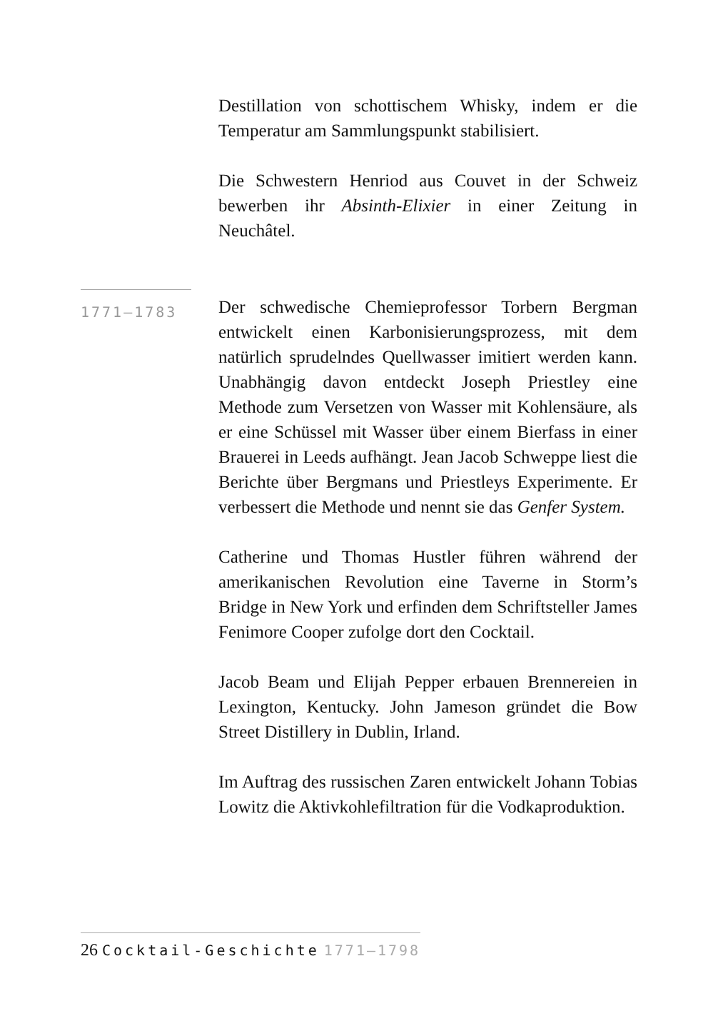Destillation von schottischem Whisky, indem er die Temperatur am Sammlungspunkt stabilisiert.
Die Schwestern Henriod aus Couvet in der Schweiz bewerben ihr Absinth-Elixier in einer Zeitung in Neuchâtel.
1771–1783
Der schwedische Chemieprofessor Torbern Bergman entwickelt einen Karbonisierungsprozess, mit dem natürlich sprudelndes Quellwasser imitiert werden kann. Unabhängig davon entdeckt Joseph Priestley eine Methode zum Versetzen von Wasser mit Kohlensäure, als er eine Schüssel mit Wasser über einem Bierfass in einer Brauerei in Leeds aufhängt. Jean Jacob Schweppe liest die Berichte über Bergmans und Priestleys Experimente. Er verbessert die Methode und nennt sie das Genfer System.
Catherine und Thomas Hustler führen während der amerikanischen Revolution eine Taverne in Storm’s Bridge in New York und erfinden dem Schriftsteller James Fenimore Cooper zufolge dort den Cocktail.
Jacob Beam und Elijah Pepper erbauen Brennereien in Lexington, Kentucky. John Jameson gründet die Bow Street Distillery in Dublin, Irland.
Im Auftrag des russischen Zaren entwickelt Johann Tobias Lowitz die Aktivkohlefiltration für die Vodkaproduktion.
26 Cocktail-Geschichte 1771–1798